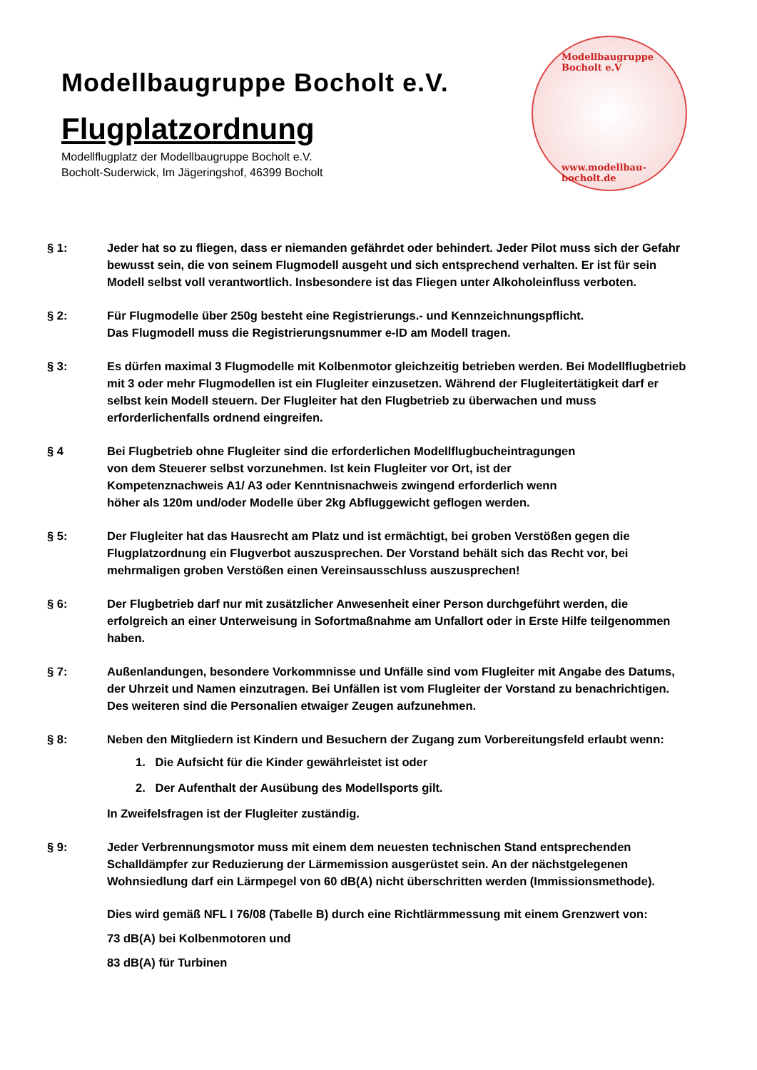Modellbaugruppe Bocholt e.V.
Flugplatzordnung
Modellflugplatz der Modellbaugruppe Bocholt e.V.
Bocholt-Suderwick, Im Jägeringshof, 46399 Bocholt
Modellbaugruppe Bocholt e.V
www.modellbau-bocholt.de
§ 1: Jeder hat so zu fliegen, dass er niemanden gefährdet oder behindert. Jeder Pilot muss sich der Gefahr bewusst sein, die von seinem Flugmodell ausgeht und sich entsprechend verhalten. Er ist für sein Modell selbst voll verantwortlich. Insbesondere ist das Fliegen unter Alkoholeinfluss verboten.
§ 2: Für Flugmodelle über 250g besteht eine Registrierungs.- und Kennzeichnungspflicht.
Das Flugmodell muss die Registrierungsnummer e-ID am Modell tragen.
§ 3: Es dürfen maximal 3 Flugmodelle mit Kolbenmotor gleichzeitig betrieben werden. Bei Modellflugbetrieb mit 3 oder mehr Flugmodellen ist ein Flugleiter einzusetzen. Während der Flugleitertätigkeit darf er selbst kein Modell steuern. Der Flugleiter hat den Flugbetrieb zu überwachen und muss erforderlichenfalls ordnend eingreifen.
§ 4 Bei Flugbetrieb ohne Flugleiter sind die erforderlichen Modellflugbucheintragungen
von dem Steuerer selbst vorzunehmen. Ist kein Flugleiter vor Ort, ist der
Kompetenznachweis A1/ A3 oder Kenntnisnachweis zwingend erforderlich wenn
höher als 120m und/oder Modelle über 2kg Abfluggewicht geflogen werden.
§ 5: Der Flugleiter hat das Hausrecht am Platz und ist ermächtigt, bei groben Verstößen gegen die Flugplatzordnung ein Flugverbot auszusprechen. Der Vorstand behält sich das Recht vor, bei mehrmaligen groben Verstößen einen Vereinsausschluss auszusprechen!
§ 6: Der Flugbetrieb darf nur mit zusätzlicher Anwesenheit einer Person durchgeführt werden, die erfolgreich an einer Unterweisung in Sofortmaßnahme am Unfallort oder in Erste Hilfe teilgenommen haben.
§ 7: Außenlandungen, besondere Vorkommnisse und Unfälle sind vom Flugleiter mit Angabe des Datums, der Uhrzeit und Namen einzutragen. Bei Unfällen ist vom Flugleiter der Vorstand zu benachrichtigen. Des weiteren sind die Personalien etwaiger Zeugen aufzunehmen.
§ 8: Neben den Mitgliedern ist Kindern und Besuchern der Zugang zum Vorbereitungsfeld erlaubt wenn:
1. Die Aufsicht für die Kinder gewährleistet ist oder
2. Der Aufenthalt der Ausübung des Modellsports gilt.
In Zweifelsfragen ist der Flugleiter zuständig.
§ 9: Jeder Verbrennungsmotor muss mit einem dem neuesten technischen Stand entsprechenden Schalldämpfer zur Reduzierung der Lärmemission ausgerüstet sein. An der nächstgelegenen Wohnsiedlung darf ein Lärmpegel von 60 dB(A) nicht überschritten werden (Immissionsmethode).
Dies wird gemäß NFL I 76/08 (Tabelle B) durch eine Richtlärmmessung mit einem Grenzwert von:
73 dB(A) bei Kolbenmotoren und
83 dB(A) für Turbinen